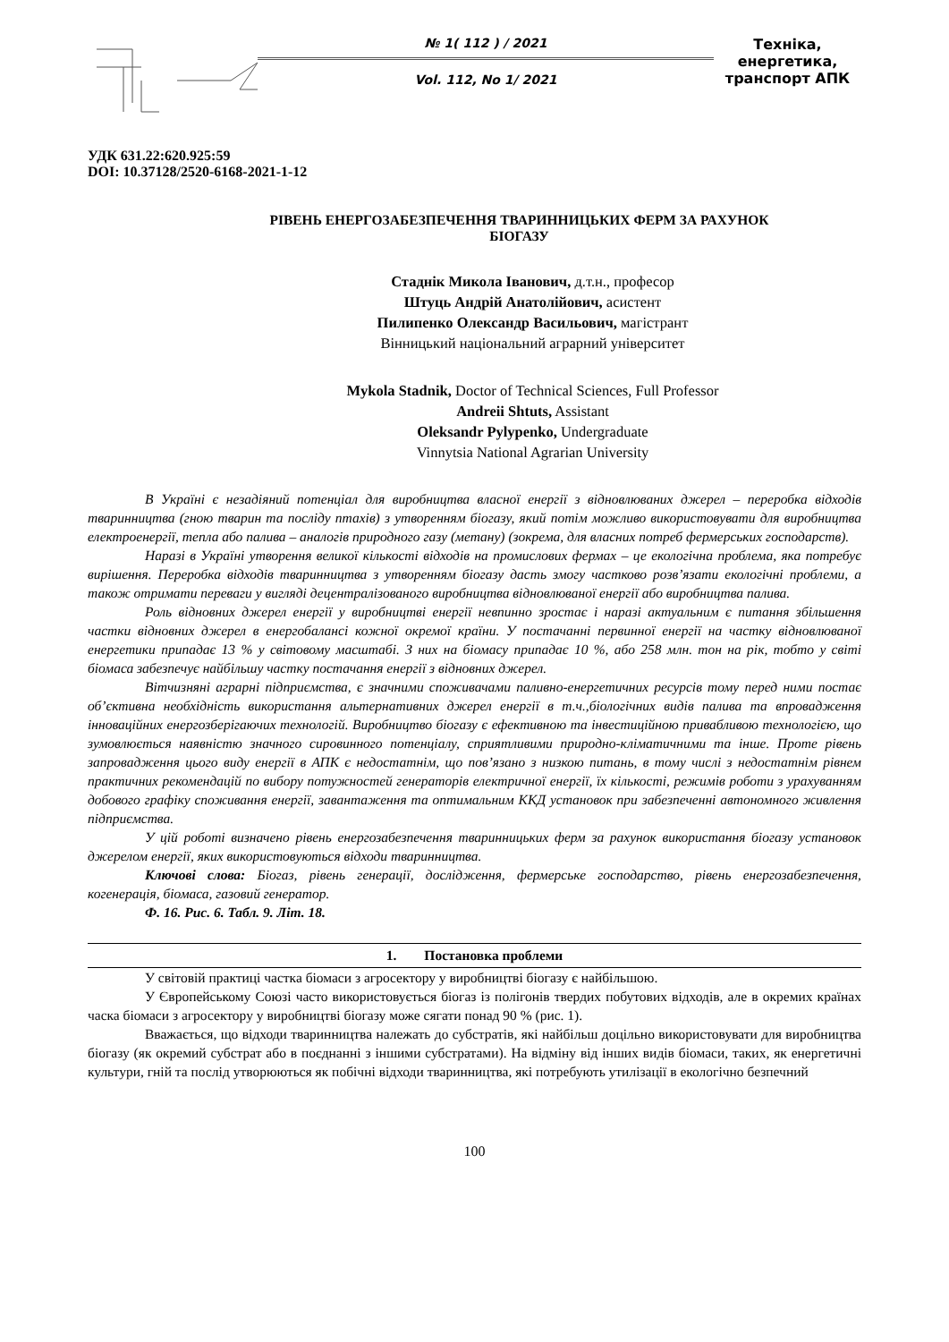№ 1( 112 ) / 2021
Vol. 112, No 1/ 2021
Техніка, енергетика,
транспорт АПК
УДК 631.22:620.925:59
DOI: 10.37128/2520-6168-2021-1-12
РІВЕНЬ ЕНЕРГОЗАБЕЗПЕЧЕННЯ ТВАРИННИЦЬКИХ ФЕРМ ЗА РАХУНОК
БІОГАЗУ
Стаднік Микола Іванович, д.т.н., професор
Штуць Андрій Анатолійович, асистент
Пилипенко Олександр Васильович, магістрант
Вінницький національний аграрний університет
Mykola Stadnik, Doctor of Technical Sciences, Full Professor
Andreii Shtuts, Assistant
Oleksandr Pylypenko, Undergraduate
Vinnytsia National Agrarian University
В Україні є незадіяний потенціал для виробництва власної енергії з відновлюваних джерел – переробка відходів тваринництва (гною тварин та посліду птахів) з утворенням біогазу, який потім можливо використовувати для виробництва електроенергії, тепла або палива – аналогів природного газу (метану) (зокрема, для власних потреб фермерських господарств).
Наразі в Україні утворення великої кількості відходів на промислових фермах – це екологічна проблема, яка потребує вирішення. Переробка відходів тваринництва з утворенням біогазу дасть змогу частково розв’язати екологічні проблеми, а також отримати переваги у вигляді децентралізованого виробництва відновлюваної енергії або виробництва палива.
Роль відновних джерел енергії у виробництві енергії невпинно зростає і наразі актуальним є питання збільшення частки відновних джерел в енергобалансі кожної окремої країни. У постачанні первинної енергії на частку відновлюваної енергетики припадає 13 % у світовому масштабі. З них на біомасу припадає 10 %, або 258 млн. тон на рік, тобто у світі біомаса забезпечує найбільшу частку постачання енергії з відновних джерел.
Вітчизняні аграрні підприємства, є значними споживачами паливно-енергетичних ресурсів тому перед ними постає об’єктивна необхідність використання альтернативних джерел енергії в т.ч.,біологічних видів палива та впровадження інноваційних енергозберігаючих технологій. Виробництво біогазу є ефективною та інвестиційною привабливою технологією, що зумовлюється наявністю значного сировинного потенціалу, сприятливими природно-кліматичними та інше. Проте рівень запровадження цього виду енергії в АПК є недостатнім, що пов’язано з низкою питань, в тому числі з недостатнім рівнем практичних рекомендацій по вибору потужностей генераторів електричної енергії, їх кількості, режимів роботи з урахуванням добового графіку споживання енергії, завантаження та оптимальним ККД установок при забезпеченні автономного живлення підприємства.
У цій роботі визначено рівень енергозабезпечення тваринницьких ферм за рахунок використання біогазу установок джерелом енергії, яких використовуються відходи тваринництва.
Ключові слова: Біогаз, рівень генерації, дослідження, фермерське господарство, рівень енергозабезпечення, когенерація, біомаса, газовий генератор.
Ф. 16. Рис. 6. Табл. 9. Літ. 18.
1. Постановка проблеми
У світовій практиці частка біомаси з агросектору у виробництві біогазу є найбільшою.
У Європейському Союзі часто використовується біогаз із полігонів твердих побутових відходів, але в окремих країнах часка біомаси з агросектору у виробництві біогазу може сягати понад 90 % (рис. 1).
Вважається, що відходи тваринництва належать до субстратів, які найбільш доцільно використовувати для виробництва біогазу (як окремий субстрат або в поєднанні з іншими субстратами). На відміну від інших видів біомаси, таких, як енергетичні культури, гній та послід утворюються як побічні відходи тваринництва, які потребують утилізації в екологічно безпечний
100